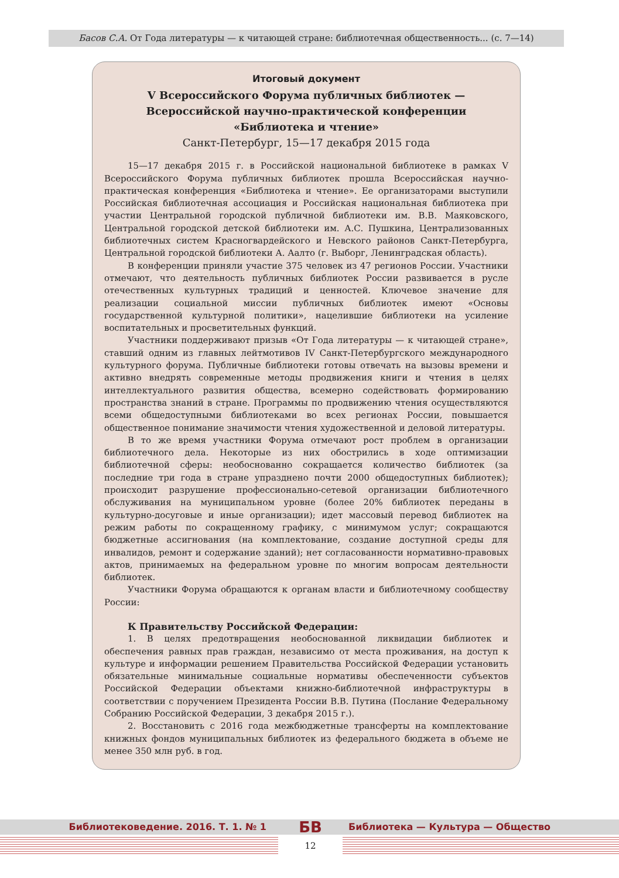Басов С.А. От Года литературы — к читающей стране: библиотечная общественность... (с. 7—14)
Итоговый документ
V Всероссийского Форума публичных библиотек —
Всероссийской научно-практической конференции
«Библиотека и чтение»
Санкт-Петербург, 15—17 декабря 2015 года
15—17 декабря 2015 г. в Российской национальной библиотеке в рамках V Всероссийского Форума публичных библиотек прошла Всероссийская научно-практическая конференция «Библиотека и чтение». Ее организаторами выступили Российская библиотечная ассоциация и Российская национальная библиотека при участии Центральной городской публичной библиотеки им. В.В. Маяковского, Центральной городской детской библиотеки им. А.С. Пушкина, Централизованных библиотечных систем Красногвардейского и Невского районов Санкт-Петербурга, Центральной городской библиотеки А. Аалто (г. Выборг, Ленинградская область).
В конференции приняли участие 375 человек из 47 регионов России. Участники отмечают, что деятельность публичных библиотек России развивается в русле отечественных культурных традиций и ценностей. Ключевое значение для реализации социальной миссии публичных библиотек имеют «Основы государственной культурной политики», нацелившие библиотеки на усиление воспитательных и просветительных функций.
Участники поддерживают призыв «От Года литературы — к читающей стране», ставший одним из главных лейтмотивов IV Санкт-Петербургского международного культурного форума. Публичные библиотеки готовы отвечать на вызовы времени и активно внедрять современные методы продвижения книги и чтения в целях интеллектуального развития общества, всемерно содействовать формированию пространства знаний в стране. Программы по продвижению чтения осуществляются всеми общедоступными библиотеками во всех регионах России, повышается общественное понимание значимости чтения художественной и деловой литературы.
В то же время участники Форума отмечают рост проблем в организации библиотечного дела. Некоторые из них обострились в ходе оптимизации библиотечной сферы: необоснованно сокращается количество библиотек (за последние три года в стране упразднено почти 2000 общедоступных библиотек); происходит разрушение профессионально-сетевой организации библиотечного обслуживания на муниципальном уровне (более 20% библиотек переданы в культурно-досуговые и иные организации); идет массовый перевод библиотек на режим работы по сокращенному графику, с минимумом услуг; сокращаются бюджетные ассигнования (на комплектование, создание доступной среды для инвалидов, ремонт и содержание зданий); нет согласованности нормативно-правовых актов, принимаемых на федеральном уровне по многим вопросам деятельности библиотек.
Участники Форума обращаются к органам власти и библиотечному сообществу России:
К Правительству Российской Федерации:
1. В целях предотвращения необоснованной ликвидации библиотек и обеспечения равных прав граждан, независимо от места проживания, на доступ к культуре и информации решением Правительства Российской Федерации установить обязательные минимальные социальные нормативы обеспеченности субъектов Российской Федерации объектами книжно-библиотечной инфраструктуры в соответствии с поручением Президента России В.В. Путина (Послание Федеральному Собранию Российской Федерации, 3 декабря 2015 г.).
2. Восстановить с 2016 года межбюджетные трансферты на комплектование книжных фондов муниципальных библиотек из федерального бюджета в объеме не менее 350 млн руб. в год.
Библиотековедение. 2016. Т. 1. № 1 Библиотека — Культура — Общество БВ
12